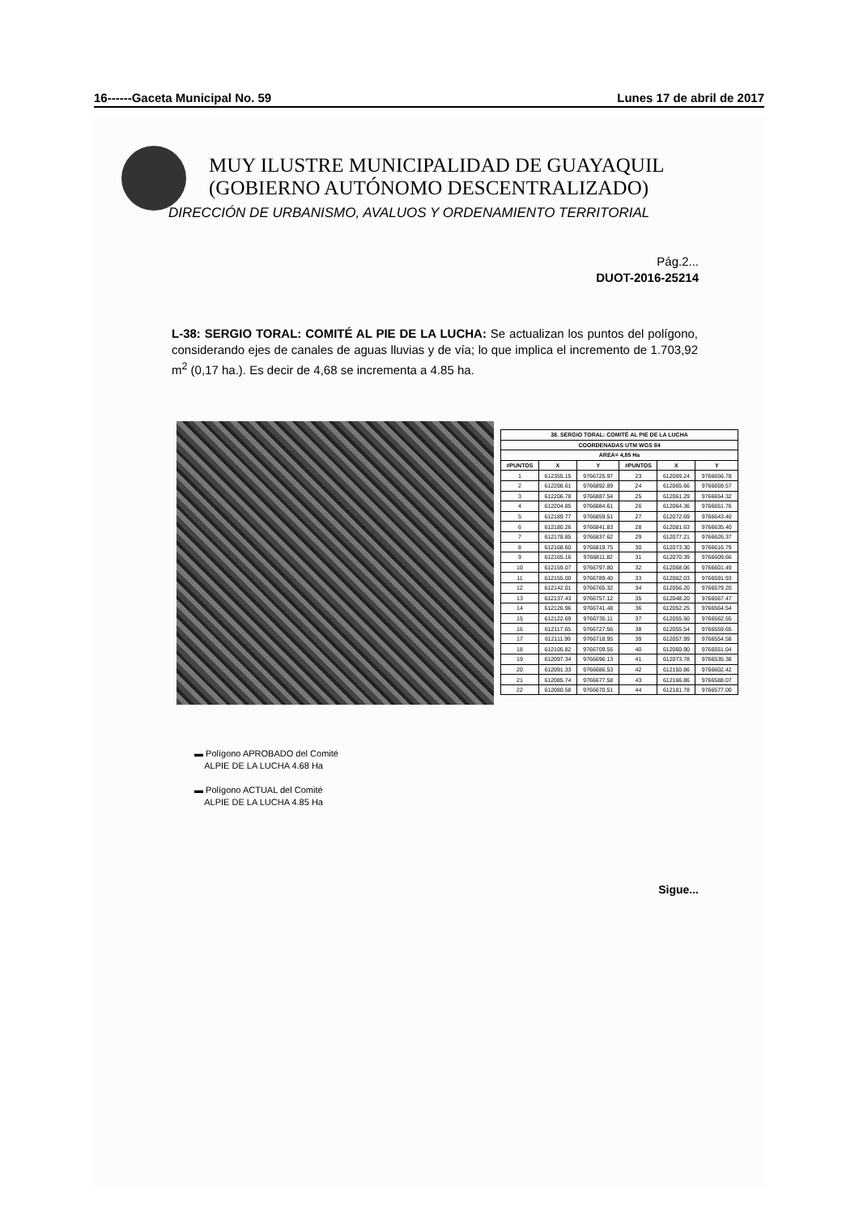16------Gaceta Municipal No. 59 Lunes 17 de abril de 2017
MUY ILUSTRE MUNICIPALIDAD DE GUAYAQUIL
(GOBIERNO AUTÓNOMO DESCENTRALIZADO)
DIRECCIÓN DE URBANISMO, AVALUOS Y ORDENAMIENTO TERRITORIAL
Pág.2...
DUOT-2016-25214
L-38: SERGIO TORAL: COMITÉ AL PIE DE LA LUCHA: Se actualizan los puntos del polígono, considerando ejes de canales de aguas lluvias y de vía; lo que implica el incremento de 1.703,92 m<sup>2</sup> (0,17 ha.). Es decir de 4,68 se incrementa a 4.85 ha.
| 38. SERGIO TORAL: COMITÉ AL PIE DE LA LUCHA | | | | | |
| --- | --- | --- | --- | --- | --- |
| COORDENADAS UTM WGS 84 | | | | | |
| AREA= 4,85 Ha | | | | | |
| #PUNTOS | X | Y | #PUNTOS | X | Y |
| 1 | 612355.15 | 9766725.97 | 23 | 612069.24 | 9766656.78 |
| 2 | 612208.61 | 9766892.89 | 24 | 612065.66 | 9766659.57 |
| 3 | 612206.78 | 9766887.54 | 25 | 612061.29 | 9766654.32 |
| 4 | 612204.85 | 9766884.61 | 26 | 612064.36 | 9766651.76 |
| 5 | 612189.77 | 9766859.51 | 27 | 612072.69 | 9766643.40 |
| 6 | 612180.26 | 9766841.83 | 28 | 612081.63 | 9766635.40 |
| 7 | 612178.85 | 9766837.62 | 29 | 612077.21 | 9766626.37 |
| 8 | 612168.60 | 9766819.75 | 30 | 612073.30 | 9766616.79 |
| 9 | 612165.16 | 9766811.82 | 31 | 612070.39 | 9766609.66 |
| 10 | 612159.07 | 9766797.80 | 32 | 612068.06 | 9766601.49 |
| 11 | 612155.00 | 9766789.40 | 33 | 612062.03 | 9766591.93 |
| 12 | 612142.01 | 9766765.32 | 34 | 612056.20 | 9766579.20 |
| 13 | 612137.43 | 9766757.12 | 35 | 612048.20 | 9766567.47 |
| 14 | 612126.96 | 9766741.48 | 36 | 612052.25 | 9766564.54 |
| 15 | 612122.69 | 9766735.11 | 37 | 612055.50 | 9766562.55 |
| 16 | 612117.65 | 9766727.56 | 38 | 612055.54 | 9766559.65 |
| 17 | 612111.99 | 9766718.95 | 39 | 612057.99 | 9766554.58 |
| 18 | 612105.82 | 9766709.55 | 40 | 612060.90 | 9766551.04 |
| 19 | 612097.34 | 9766696.13 | 41 | 612073.78 | 9766535.38 |
| 20 | 612091.33 | 9766686.53 | 42 | 612150.86 | 9766602.42 |
| 21 | 612085.74 | 9766677.58 | 43 | 612166.86 | 9766588.07 |
| 22 | 612080.58 | 9766670.51 | 44 | 612181.78 | 9766577.00 |
▬ Polígono APROBADO del Comité
ALPIE DE LA LUCHA 4.68 Ha
▬ Polígono ACTUAL del Comité
ALPIE DE LA LUCHA 4.85 Ha
Sigue...